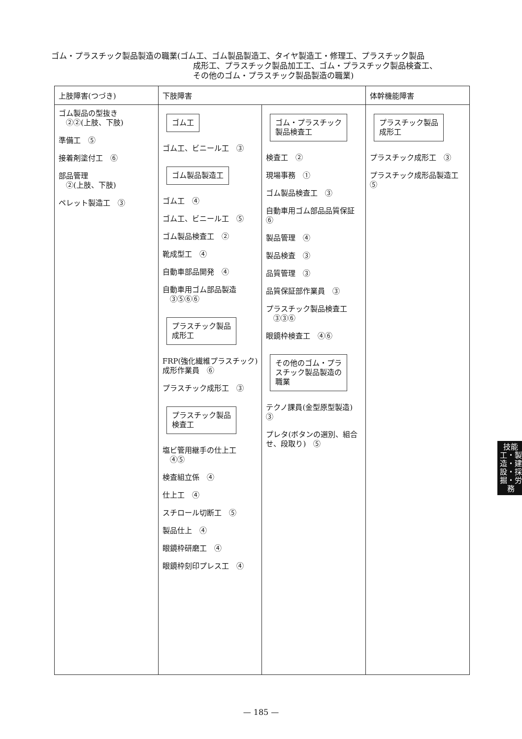ゴム・プラスチック製品製造の職業(ゴム工、ゴム製品製造工、タイヤ製造工・修理工、プラスチック製品
成形工、プラスチック製品加工工、ゴム・プラスチック製品検査工、
その他のゴム・プラスチック製品製造の職業)
| 上肢障害(つづき) | 下肢障害 | | 体幹機能障害 |
| --- | --- | --- | --- |
| ゴム製品の型抜き ②②(上肢、下肢) 準備工 ⑤ 接着剤塗付工 ⑥ 部品管理 ②(上肢、下肢) ペレット製造工 ③ | ゴム工 ゴム工、ビニール工 ③ ゴム製品製造工 ゴム工 ④ ゴム工、ビニール工 ⑤ ゴム製品検査工 ② 靴成型工 ④ 自動車部品開発 ④ 自動車用ゴム部品製造 ③⑤⑥⑥ プラスチック製品 成形工 FRP(強化繊維プラスチック)成形作業員 ⑥ プラスチック成形工 ③ プラスチック製品 検査工 塩ビ管用継手の仕上工 ④⑤ 検査組立係 ④ 仕上工 ④ スチロール切断工 ⑤ 製品仕上 ④ 眼鏡枠研磨工 ④ 眼鏡枠刻印プレス工 ④ | ゴム・プラスチック 製品検査工 検査工 ② 現場事務 ① ゴム製品検査工 ③ 自動車用ゴム部品品質保証 ⑥ 製品管理 ④ 製品検査 ③ 品質管理 ③ 品質保証部作業員 ③ プラスチック製品検査工 ③③⑥ 眼鏡枠検査工 ④⑥ その他のゴム・プラ スチック製品製造の 職業 テクノ課員(金型原型製造) ③ プレタ(ボタンの選別、組合せ、段取り) ⑤ | プラスチック製品 成形工 プラスチック成形工 ③ プラスチック成形品製造工 ⑤ |
技能工・製造・建設・採掘・労務
— 185 —